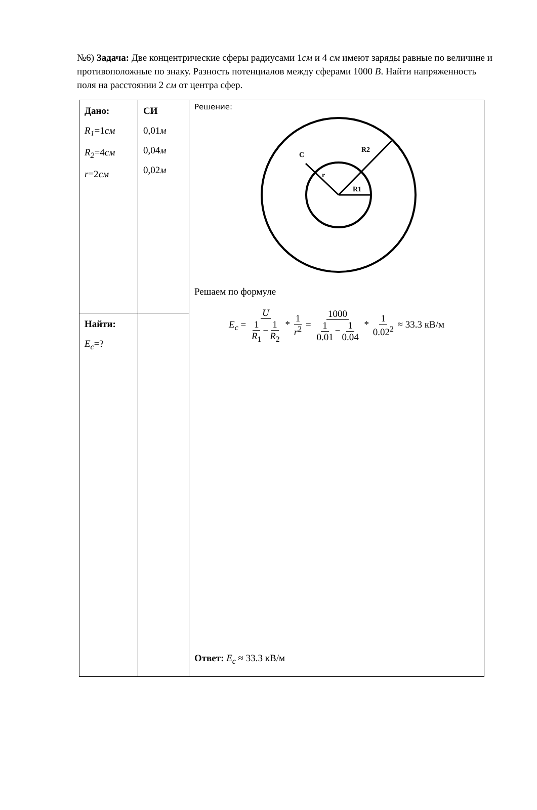№6) Задача: Две концентрические сферы радиусами 1см и 4 см имеют заряды равные по величине и противоположные по знаку. Разность потенциалов между сферами 1000 В. Найти напряженность поля на расстоянии 2 см от центра сфер.
| Дано: R<sub>1</sub> =1 см R<sub>2</sub> =4 см r =2 см | СИ 0,01 м 0,04 м 0,02 м | Решение: C R2 r R1 Решаем по формуле E<sub>c</sub> = U 1 R<sub>1</sub> − 1 R<sub>2</sub> * 1 r<sup>2</sup> = 1000 1 0.01 − 1 0.04 * 1 0.02<sup>2</sup> ≈ 33.3 кВ/м Ответ: E<sub>c</sub> ≈ 33.3 кВ/м |
| Найти: E<sub>c</sub> =? | | |